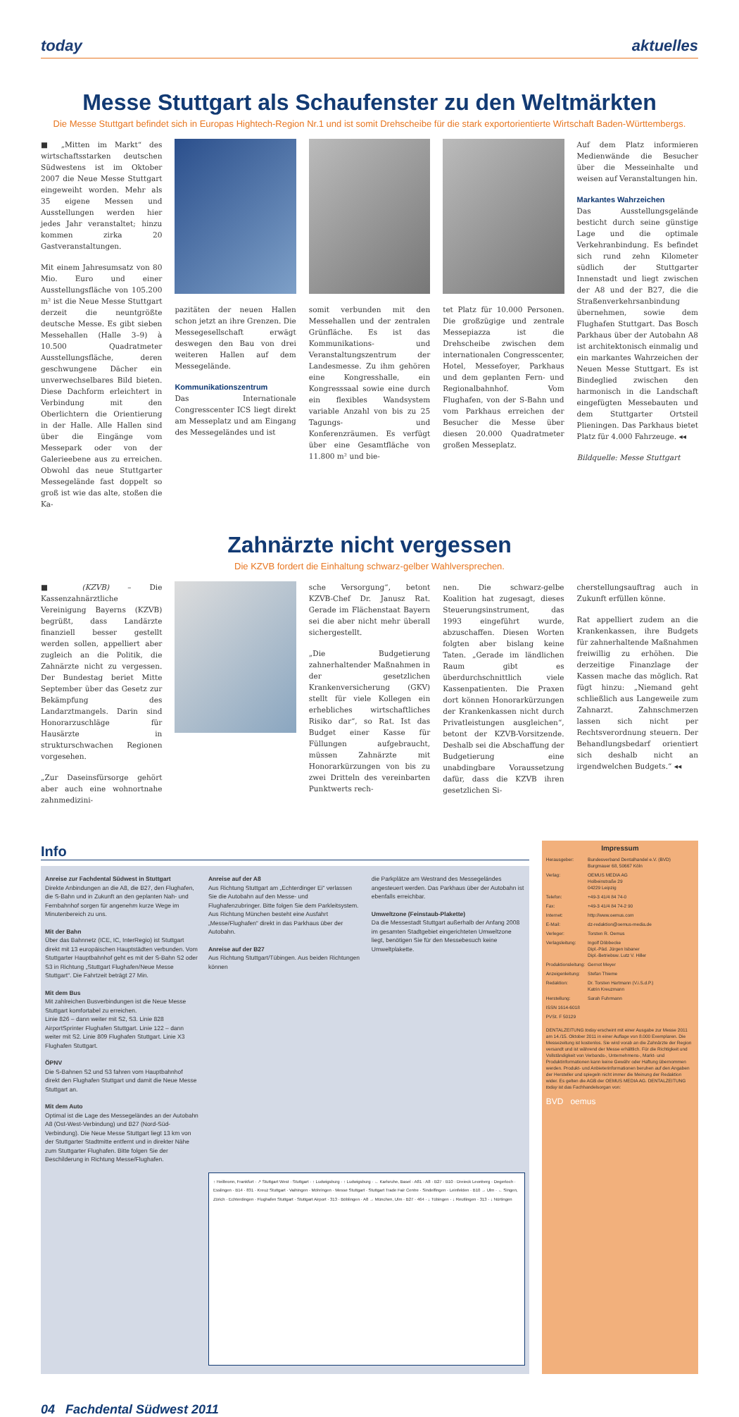today aktuelles
Messe Stuttgart als Schaufenster zu den Weltmärkten
Die Messe Stuttgart befindet sich in Europas Hightech-Region Nr.1 und ist somit Drehscheibe für die stark exportorientierte Wirtschaft Baden-Württembergs.
■ „Mitten im Markt“ des wirtschaftsstarken deutschen Südwestens ist im Oktober 2007 die Neue Messe Stuttgart eingeweiht worden. Mehr als 35 eigene Messen und Ausstellungen werden hier jedes Jahr veranstaltet; hinzu kommen zirka 20 Gastveranstaltungen.
Mit einem Jahresumsatz von 80 Mio. Euro und einer Ausstellungsfläche von 105.200 m² ist die Neue Messe Stuttgart derzeit die neuntgrößte deutsche Messe. Es gibt sieben Messehallen (Halle 3–9) à 10.500 Quadratmeter Ausstellungsfläche, deren geschwungene Dächer ein unverwechselbares Bild bieten. Diese Dachform erleichtert in Verbindung mit den Oberlichtern die Orientierung in der Halle. Alle Hallen sind über die Eingänge vom Messepark oder von der Galerieebene aus zu erreichen. Obwohl das neue Stuttgarter Messegelände fast doppelt so groß ist wie das alte, stoßen die Ka-
pazitäten der neuen Hallen schon jetzt an ihre Grenzen. Die Messegesellschaft erwägt deswegen den Bau von drei weiteren Hallen auf dem Messegelände.
Kommunikationszentrum
Das Internationale Congresscenter ICS liegt direkt am Messeplatz und am Eingang des Messegeländes und ist
somit verbunden mit den Messehallen und der zentralen Grünfläche. Es ist das Kommunikations- und Veranstaltungszentrum der Landesmesse. Zu ihm gehören eine Kongresshalle, ein Kongresssaal sowie eine durch ein flexibles Wandsystem variable Anzahl von bis zu 25 Tagungs- und Konferenzräumen. Es verfügt über eine Gesamtfläche von 11.800 m² und bie-
tet Platz für 10.000 Personen. Die großzügige und zentrale Messepiazza ist die Drehscheibe zwischen dem internationalen Congresscenter, Hotel, Messefoyer, Parkhaus und dem geplanten Fern- und Regionalbahnhof. Vom Flughafen, von der S-Bahn und vom Parkhaus erreichen der Besucher die Messe über diesen 20.000 Quadratmeter großen Messeplatz.
Auf dem Platz informieren Medienwände die Besucher über die Messeinhalte und weisen auf Veranstaltungen hin.
Markantes Wahrzeichen
Das Ausstellungsgelände besticht durch seine günstige Lage und die optimale Verkehranbindung. Es befindet sich rund zehn Kilometer südlich der Stuttgarter Innenstadt und liegt zwischen der A8 und der B27, die die Straßenverkehrsanbindung übernehmen, sowie dem Flughafen Stuttgart. Das Bosch Parkhaus über der Autobahn A8 ist architektonisch einmalig und ein markantes Wahrzeichen der Neuen Messe Stuttgart. Es ist Bindeglied zwischen den harmonisch in die Landschaft eingefügten Messebauten und dem Stuttgarter Ortsteil Plieningen. Das Parkhaus bietet Platz für 4.000 Fahrzeuge. ◂◂
Bildquelle: Messe Stuttgart
Zahnärzte nicht vergessen
Die KZVB fordert die Einhaltung schwarz-gelber Wahlversprechen.
■ (KZVB) – Die Kassenzahnärztliche Vereinigung Bayerns (KZVB) begrüßt, dass Landärzte finanziell besser gestellt werden sollen, appelliert aber zugleich an die Politik, die Zahnärzte nicht zu vergessen. Der Bundestag beriet Mitte September über das Gesetz zur Bekämpfung des Landarztmangels. Darin sind Honorarzuschläge für Hausärzte in strukturschwachen Regionen vorgesehen.
„Zur Daseinsfürsorge gehört aber auch eine wohnortnahe zahnmedizini-
sche Versorgung“, betont KZVB-Chef Dr. Janusz Rat. Gerade im Flächenstaat Bayern sei die aber nicht mehr überall sichergestellt.
„Die Budgetierung zahnerhaltender Maßnahmen in der gesetzlichen Krankenversicherung (GKV) stellt für viele Kollegen ein erhebliches wirtschaftliches Risiko dar“, so Rat. Ist das Budget einer Kasse für Füllungen aufgebraucht, müssen Zahnärzte mit Honorarkürzungen von bis zu zwei Dritteln des vereinbarten Punktwerts rech-
nen. Die schwarz-gelbe Koalition hat zugesagt, dieses Steuerungsinstrument, das 1993 eingeführt wurde, abzuschaffen. Diesen Worten folgten aber bislang keine Taten. „Gerade im ländlichen Raum gibt es überdurchschnittlich viele Kassenpatienten. Die Praxen dort können Honorarkürzungen der Krankenkassen nicht durch Privatleistungen ausgleichen“, betont der KZVB-Vorsitzende. Deshalb sei die Abschaffung der Budgetierung eine unabdingbare Voraussetzung dafür, dass die KZVB ihren gesetzlichen Si-
cherstellungsauftrag auch in Zukunft erfüllen könne.
Rat appelliert zudem an die Krankenkassen, ihre Budgets für zahnerhaltende Maßnahmen freiwillig zu erhöhen. Die derzeitige Finanzlage der Kassen mache das möglich. Rat fügt hinzu: „Niemand geht schließlich aus Langeweile zum Zahnarzt. Zahnschmerzen lassen sich nicht per Rechtsverordnung steuern. Der Behandlungsbedarf orientiert sich deshalb nicht an irgendwelchen Budgets.“ ◂◂
Info
Anreise zur Fachdental Südwest in Stuttgart
Direkte Anbindungen an die A8, die B27, den Flughafen, die S-Bahn und in Zukunft an den geplanten Nah- und Fernbahnhof sorgen für angenehm kurze Wege im Minutenbereich zu uns.
Mit der Bahn
Über das Bahnnetz (ICE, IC, InterRegio) ist Stuttgart direkt mit 13 europäischen Hauptstädten verbunden. Vom Stuttgarter Hauptbahnhof geht es mit der S-Bahn S2 oder S3 in Richtung „Stuttgart Flughafen/Neue Messe Stuttgart“. Die Fahrtzeit beträgt 27 Min.
Mit dem Bus
Mit zahlreichen Busverbindungen ist die Neue Messe Stuttgart komfortabel zu erreichen.
Linie 826 – dann weiter mit S2, S3. Linie 828 AirportSprinter Flughafen Stuttgart. Linie 122 – dann weiter mit S2. Linie 809 Flughafen Stuttgart. Linie X3 Flughafen Stuttgart.
ÖPNV
Die S-Bahnen S2 und S3 fahren vom Hauptbahnhof direkt den Flughafen Stuttgart und damit die Neue Messe Stuttgart an.
Mit dem Auto
Optimal ist die Lage des Messegeländes an der Autobahn A8 (Ost-West-Verbindung) und B27 (Nord-Süd-Verbindung). Die Neue Messe Stuttgart liegt 13 km von der Stuttgarter Stadtmitte entfernt und in direkter Nähe zum Stuttgarter Flughafen. Bitte folgen Sie der Beschilderung in Richtung Messe/Flughafen.
Anreise auf der A8
Aus Richtung Stuttgart am „Echterdinger Ei“ verlassen Sie die Autobahn auf den Messe- und Flughafenzubringer. Bitte folgen Sie dem Parkleitsystem. Aus Richtung München besteht eine Ausfahrt „Messe/Flughafen“ direkt in das Parkhaus über der Autobahn.
Anreise auf der B27
Aus Richtung Stuttgart/Tübingen. Aus beiden Richtungen können
die Parkplätze am Westrand des Messegeländes angesteuert werden. Das Parkhaus über der Autobahn ist ebenfalls erreichbar.
Umweltzone (Feinstaub-Plakette)
Da die Messestadt Stuttgart außerhalb der Anfang 2008 im gesamten Stadtgebiet eingerichteten Umweltzone liegt, benötigen Sie für den Messebesuch keine Umweltplakette.
↑ Heilbronn, Frankfurt · ↗ Stuttgart West · Stuttgart · ↑ Ludwigsburg · ↑ Ludwigsburg · ← Karlsruhe, Basel · A81 · A8 · B27 · B10 · Dreieck Leonberg · Degerloch · Esslingen · B14 · 831 · Kreuz Stuttgart · Vaihingen · Möhringen · Messe Stuttgart · Stuttgart Trade Fair Centre · Sindelfingen · Leinfelden · B10 → Ulm · ← Singen, Zürich · Echterdingen · Flughafen Stuttgart · Stuttgart Airport · 313 · Böblingen · A8 → München, Ulm · B27 · 464 · ↓ Tübingen · ↓ Reutlingen · 313 · ↓ Nürtingen
Impressum
| Herausgeber: | Bundesverband Dentalhandel e.V. (BVD) Burgmauer 68, 50667 Köln |
| Verlag: | OEMUS MEDIA AG Holbeinstraße 29 04229 Leipzig |
| Telefon: | +49-3 41/4 84 74-0 |
| Fax: | +49-3 41/4 84 74-2 90 |
| Internet: | http://www.oemus.com |
| E-Mail: | dz-redaktion@oemus-media.de |
| Verleger: | Torsten R. Oemus |
| Verlagsleitung: | Ingolf Döbbecke Dipl.-Päd. Jürgen Isbaner Dipl.-Betriebsw. Lutz V. Hiller |
| Produktionsleitung: | Gernot Meyer |
| Anzeigenleitung: | Stefan Thieme |
| Redaktion: | Dr. Torsten Hartmann (V.i.S.d.P.) Katrin Kreuzmann |
| Herstellung: | Sarah Fuhrmann |
| ISSN 1614-6018 | |
| PVSt. F 50129 | |
DENTALZEITUNG today erscheint mit einer Ausgabe zur Messe 2011 am 14./15. Oktober 2011 in einer Auflage von 8.000 Exemplaren. Die Messezeitung ist kostenlos. Sie wird vorab an die Zahnärzte der Region versandt und ist während der Messe erhältlich. Für die Richtigkeit und Vollständigkeit von Verbands-, Unternehmens-, Markt- und Produktinformationen kann keine Gewähr oder Haftung übernommen werden. Produkt- und Anbieterinformationen beruhen auf den Angaben der Hersteller und spiegeln nicht immer die Meinung der Redaktion wider. Es gelten die AGB der OEMUS MEDIA AG. DENTALZEITUNG today ist das Fachhandelsorgan von:
BVD oemus
04 Fachdental Südwest 2011